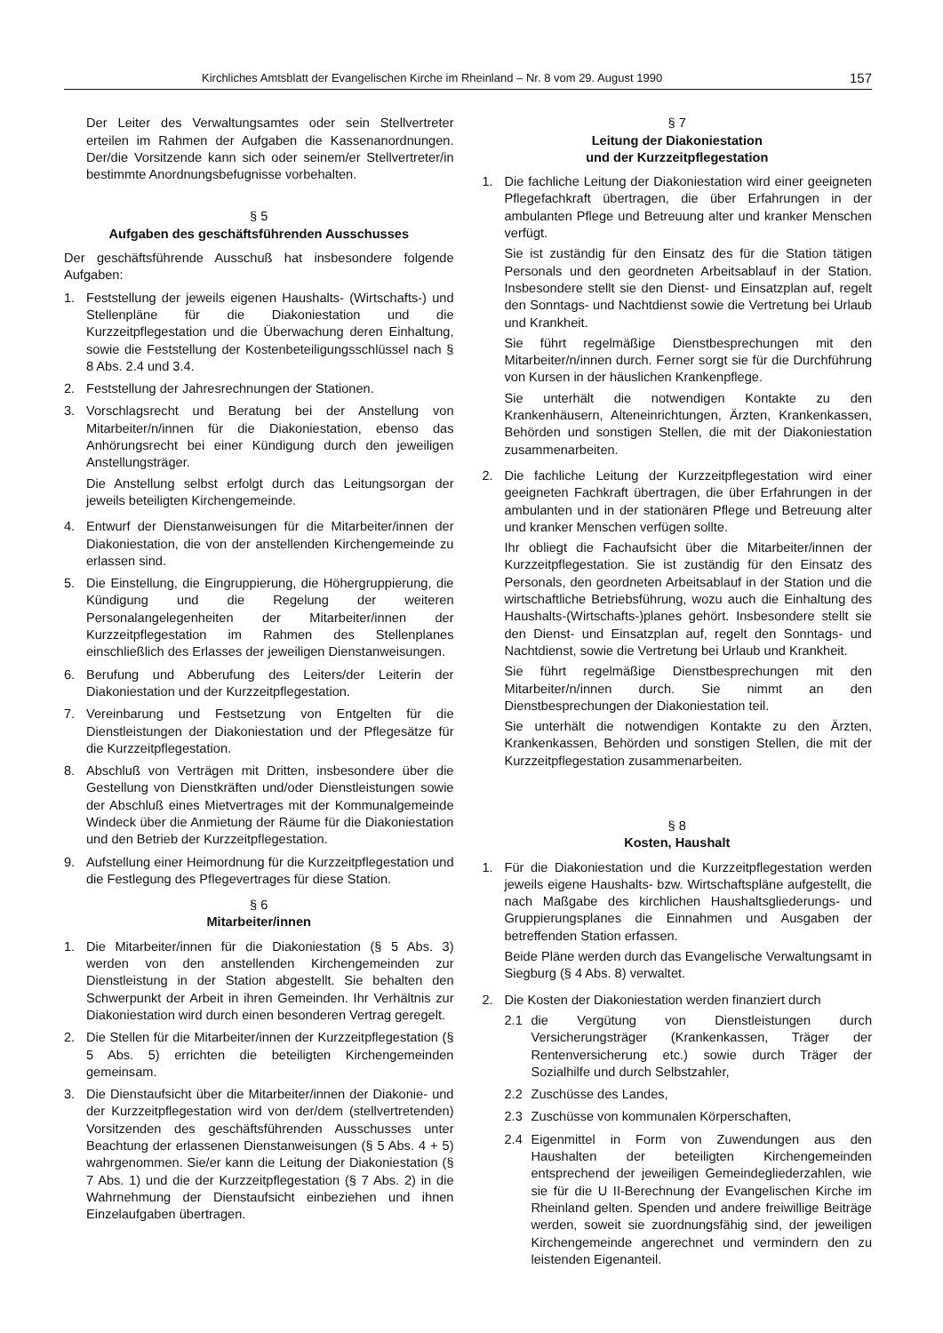Kirchliches Amtsblatt der Evangelischen Kirche im Rheinland – Nr. 8 vom 29. August 1990 157
Der Leiter des Verwaltungsamtes oder sein Stellvertreter erteilen im Rahmen der Aufgaben die Kassenanordnungen. Der/die Vorsitzende kann sich oder seinem/er Stellvertreter/in bestimmte Anordnungsbefugnisse vorbehalten.
§ 5
Aufgaben des geschäftsführenden Ausschusses
Der geschäftsführende Ausschuß hat insbesondere folgende Aufgaben:
1. Feststellung der jeweils eigenen Haushalts- (Wirtschafts-) und Stellenpläne für die Diakoniestation und die Kurzzeitpflegestation und die Überwachung deren Einhaltung, sowie die Feststellung der Kostenbeteiligungsschlüssel nach § 8 Abs. 2.4 und 3.4.
2. Feststellung der Jahresrechnungen der Stationen.
3. Vorschlagsrecht und Beratung bei der Anstellung von Mitarbeiter/n/innen für die Diakoniestation, ebenso das Anhörungsrecht bei einer Kündigung durch den jeweiligen Anstellungsträger.
Die Anstellung selbst erfolgt durch das Leitungsorgan der jeweils beteiligten Kirchengemeinde.
4. Entwurf der Dienstanweisungen für die Mitarbeiter/innen der Diakoniestation, die von der anstellenden Kirchengemeinde zu erlassen sind.
5. Die Einstellung, die Eingruppierung, die Höhergruppierung, die Kündigung und die Regelung der weiteren Personalangelegenheiten der Mitarbeiter/innen der Kurzzeitpflegestation im Rahmen des Stellenplanes einschließlich des Erlasses der jeweiligen Dienstanweisungen.
6. Berufung und Abberufung des Leiters/der Leiterin der Diakoniestation und der Kurzzeitpflegestation.
7. Vereinbarung und Festsetzung von Entgelten für die Dienstleistungen der Diakoniestation und der Pflegesätze für die Kurzzeitpflegestation.
8. Abschluß von Verträgen mit Dritten, insbesondere über die Gestellung von Dienstkräften und/oder Dienstleistungen sowie der Abschluß eines Mietvertrages mit der Kommunalgemeinde Windeck über die Anmietung der Räume für die Diakoniestation und den Betrieb der Kurzzeitpflegestation.
9. Aufstellung einer Heimordnung für die Kurzzeitpflegestation und die Festlegung des Pflegevertrages für diese Station.
§ 6
Mitarbeiter/innen
1. Die Mitarbeiter/innen für die Diakoniestation (§ 5 Abs. 3) werden von den anstellenden Kirchengemeinden zur Dienstleistung in der Station abgestellt. Sie behalten den Schwerpunkt der Arbeit in ihren Gemeinden. Ihr Verhältnis zur Diakoniestation wird durch einen besonderen Vertrag geregelt.
2. Die Stellen für die Mitarbeiter/innen der Kurzzeitpflegestation (§ 5 Abs. 5) errichten die beteiligten Kirchengemeinden gemeinsam.
3. Die Dienstaufsicht über die Mitarbeiter/innen der Diakonie- und der Kurzzeitpflegestation wird von der/dem (stellvertretenden) Vorsitzenden des geschäftsführenden Ausschusses unter Beachtung der erlassenen Dienstanweisungen (§ 5 Abs. 4 + 5) wahrgenommen. Sie/er kann die Leitung der Diakoniestation (§ 7 Abs. 1) und die der Kurzzeitpflegestation (§ 7 Abs. 2) in die Wahrnehmung der Dienstaufsicht einbeziehen und ihnen Einzelaufgaben übertragen.
§ 7
Leitung der Diakoniestation
und der Kurzzeitpflegestation
1. Die fachliche Leitung der Diakoniestation wird einer geeigneten Pflegefachkraft übertragen, die über Erfahrungen in der ambulanten Pflege und Betreuung alter und kranker Menschen verfügt.
Sie ist zuständig für den Einsatz des für die Station tätigen Personals und den geordneten Arbeitsablauf in der Station. Insbesondere stellt sie den Dienst- und Einsatzplan auf, regelt den Sonntags- und Nachtdienst sowie die Vertretung bei Urlaub und Krankheit.
Sie führt regelmäßige Dienstbesprechungen mit den Mitarbeiter/n/innen durch. Ferner sorgt sie für die Durchführung von Kursen in der häuslichen Krankenpflege.
Sie unterhält die notwendigen Kontakte zu den Krankenhäusern, Alteneinrichtungen, Ärzten, Krankenkassen, Behörden und sonstigen Stellen, die mit der Diakoniestation zusammenarbeiten.
2. Die fachliche Leitung der Kurzzeitpflegestation wird einer geeigneten Fachkraft übertragen, die über Erfahrungen in der ambulanten und in der stationären Pflege und Betreuung alter und kranker Menschen verfügen sollte.
Ihr obliegt die Fachaufsicht über die Mitarbeiter/innen der Kurzzeitpflegestation. Sie ist zuständig für den Einsatz des Personals, den geordneten Arbeitsablauf in der Station und die wirtschaftliche Betriebsführung, wozu auch die Einhaltung des Haushalts-(Wirtschafts-)planes gehört. Insbesondere stellt sie den Dienst- und Einsatzplan auf, regelt den Sonntags- und Nachtdienst, sowie die Vertretung bei Urlaub und Krankheit.
Sie führt regelmäßige Dienstbesprechungen mit den Mitarbeiter/n/innen durch. Sie nimmt an den Dienstbesprechungen der Diakoniestation teil.
Sie unterhält die notwendigen Kontakte zu den Ärzten, Krankenkassen, Behörden und sonstigen Stellen, die mit der Kurzzeitpflegestation zusammenarbeiten.
§ 8
Kosten, Haushalt
1. Für die Diakoniestation und die Kurzzeitpflegestation werden jeweils eigene Haushalts- bzw. Wirtschaftspläne aufgestellt, die nach Maßgabe des kirchlichen Haushaltsgliederungs- und Gruppierungsplanes die Einnahmen und Ausgaben der betreffenden Station erfassen.
Beide Pläne werden durch das Evangelische Verwaltungsamt in Siegburg (§ 4 Abs. 8) verwaltet.
2. Die Kosten der Diakoniestation werden finanziert durch
2.1 die Vergütung von Dienstleistungen durch Versicherungsträger (Krankenkassen, Träger der Rentenversicherung etc.) sowie durch Träger der Sozialhilfe und durch Selbstzahler,
2.2 Zuschüsse des Landes,
2.3 Zuschüsse von kommunalen Körperschaften,
2.4 Eigenmittel in Form von Zuwendungen aus den Haushalten der beteiligten Kirchengemeinden entsprechend der jeweiligen Gemeindegliederzahlen, wie sie für die U II-Berechnung der Evangelischen Kirche im Rheinland gelten. Spenden und andere freiwillige Beiträge werden, soweit sie zuordnungsfähig sind, der jeweiligen Kirchengemeinde angerechnet und vermindern den zu leistenden Eigenanteil.